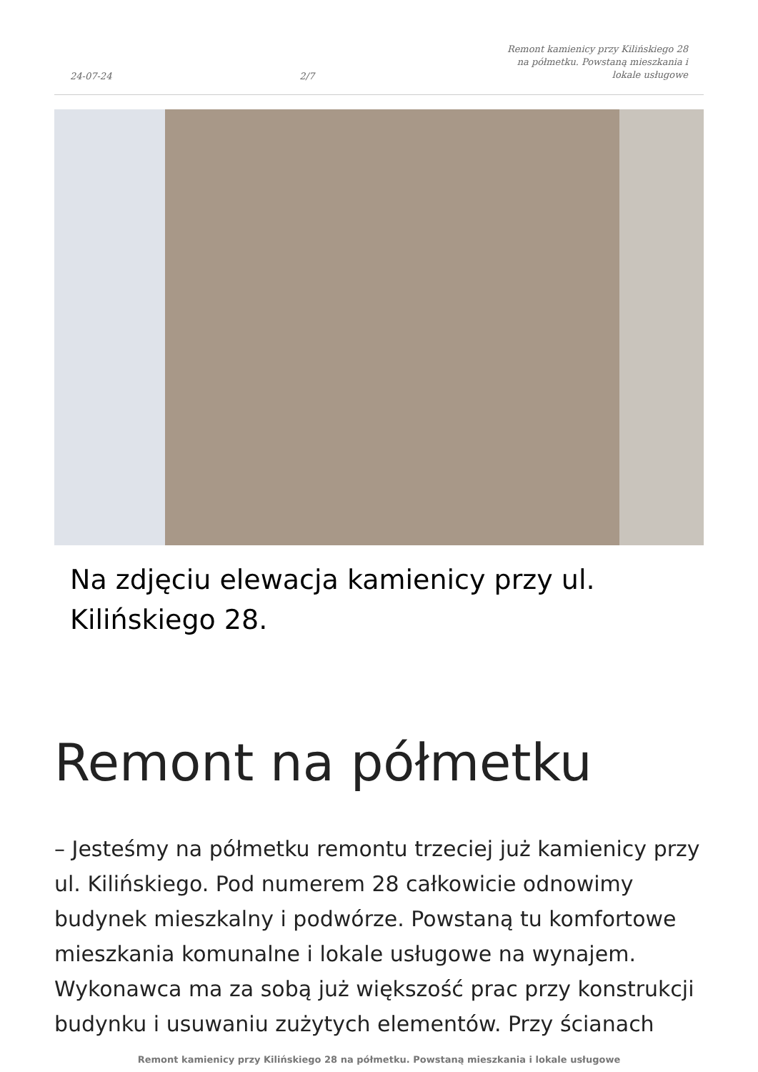24-07-24 2/7 Remont kamienicy przy Kilińskiego 28 na półmetku. Powstaną mieszkania i lokale usługowe
Na zdjęciu elewacja kamienicy przy ul. Kilińskiego 28.
Remont na półmetku
– Jesteśmy na półmetku remontu trzeciej już kamienicy przy ul. Kilińskiego. Pod numerem 28 całkowicie odnowimy budynek mieszkalny i podwórze. Powstaną tu komfortowe mieszkania komunalne i lokale usługowe na wynajem. Wykonawca ma za sobą już większość prac przy konstrukcji budynku i usuwaniu zużytych elementów. Przy ścianach
Remont kamienicy przy Kilińskiego 28 na półmetku. Powstaną mieszkania i lokale usługowe